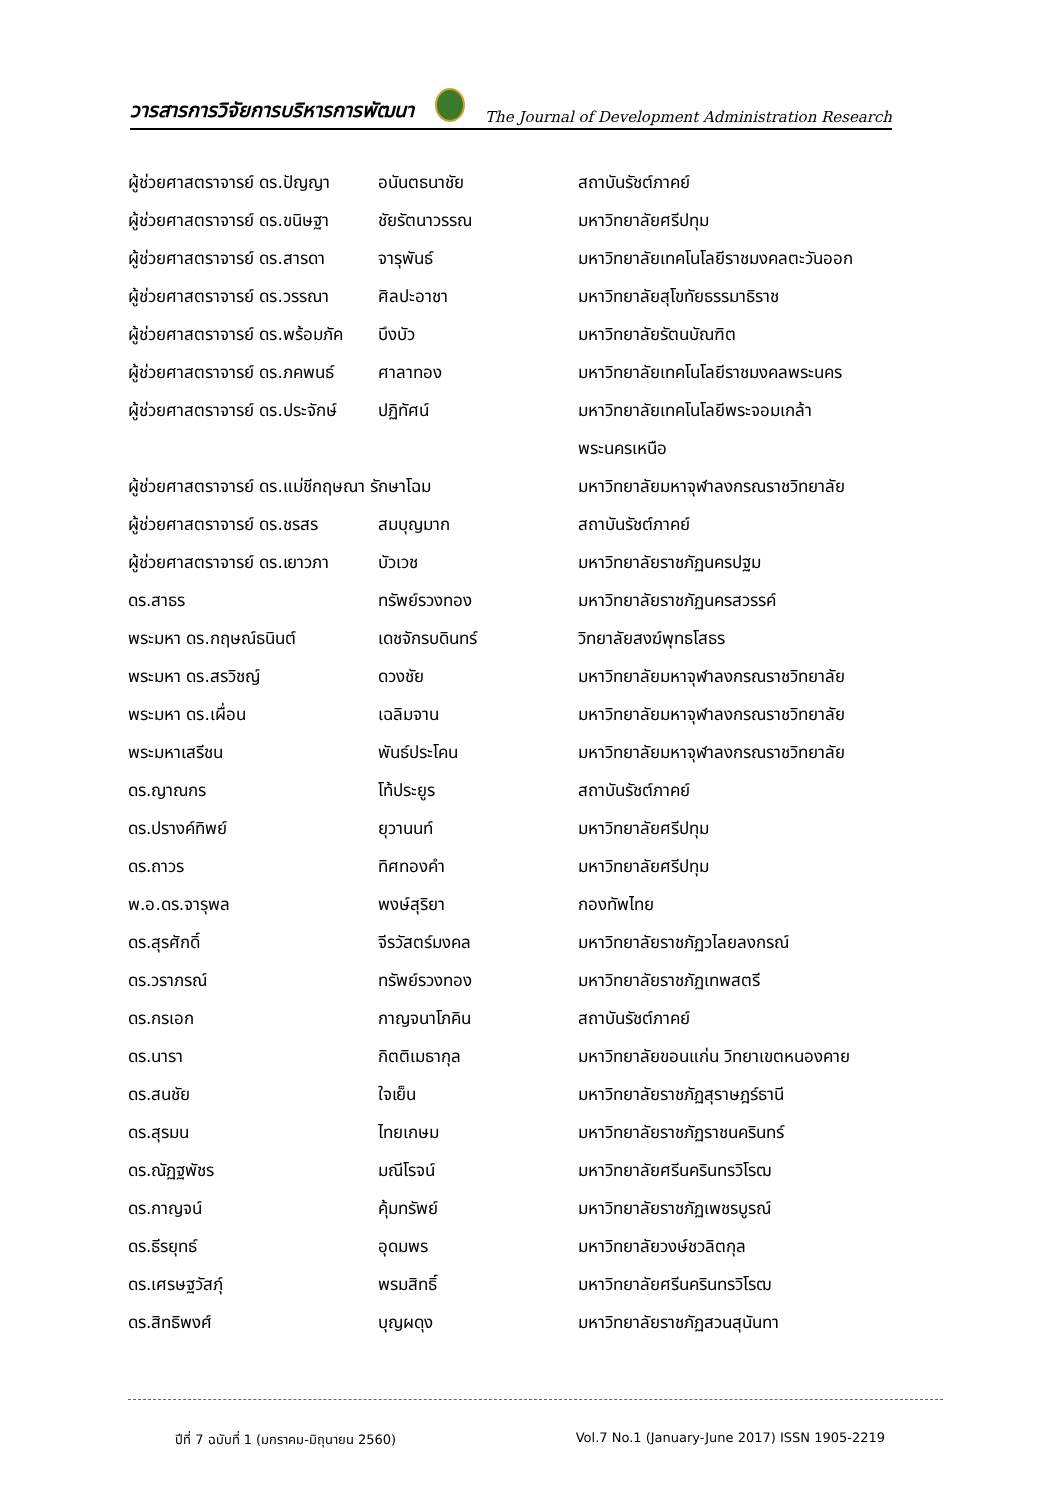วารสารการวิจัยการบริหารการพัฒนา The Journal of Development Administration Research
| ผู้ช่วยศาสตราจารย์ ดร.ปัญญา | อนันตธนาชัย | สถาบันรัชต์ภาคย์ |
| ผู้ช่วยศาสตราจารย์ ดร.ขนิษฐา | ชัยรัตนาวรรณ | มหาวิทยาลัยศรีปทุม |
| ผู้ช่วยศาสตราจารย์ ดร.สารดา | จารุพันธ์ | มหาวิทยาลัยเทคโนโลยีราชมงคลตะวันออก |
| ผู้ช่วยศาสตราจารย์ ดร.วรรณา | ศิลปะอาชา | มหาวิทยาลัยสุโขทัยธรรมาธิราช |
| ผู้ช่วยศาสตราจารย์ ดร.พร้อมภัค | บึงบัว | มหาวิทยาลัยรัตนบัณฑิต |
| ผู้ช่วยศาสตราจารย์ ดร.ภคพนธ์ | ศาลาทอง | มหาวิทยาลัยเทคโนโลยีราชมงคลพระนคร |
| ผู้ช่วยศาสตราจารย์ ดร.ประจักษ์ | ปฏิทัศน์ | มหาวิทยาลัยเทคโนโลยีพระจอมเกล้า |
| | | พระนครเหนือ |
| ผู้ช่วยศาสตราจารย์ ดร.แม่ชีกฤษณา รักษาโฉม | | มหาวิทยาลัยมหาจุฬาลงกรณราชวิทยาลัย |
| ผู้ช่วยศาสตราจารย์ ดร.ชรสร | สมบุญมาก | สถาบันรัชต์ภาคย์ |
| ผู้ช่วยศาสตราจารย์ ดร.เยาวภา | บัวเวช | มหาวิทยาลัยราชภัฏนครปฐม |
| ดร.สาธร | ทรัพย์รวงทอง | มหาวิทยาลัยราชภัฏนครสวรรค์ |
| พระมหา ดร.กฤษณ์ธนินต์ | เดชจักรบดินทร์ | วิทยาลัยสงฆ์พุทธโสธร |
| พระมหา ดร.สรวิชญ์ | ดวงชัย | มหาวิทยาลัยมหาจุฬาลงกรณราชวิทยาลัย |
| พระมหา ดร.เผื่อน | เฉลิมจาน | มหาวิทยาลัยมหาจุฬาลงกรณราชวิทยาลัย |
| พระมหาเสรีชน | พันธ์ประโคน | มหาวิทยาลัยมหาจุฬาลงกรณราชวิทยาลัย |
| ดร.ญาณกร | โท้ประยูร | สถาบันรัชต์ภาคย์ |
| ดร.ปรางค์ทิพย์ | ยุวานนท์ | มหาวิทยาลัยศรีปทุม |
| ดร.ถาวร | ทิศทองคำ | มหาวิทยาลัยศรีปทุม |
| พ.อ.ดร.จารุพล | พงษ์สุริยา | กองทัพไทย |
| ดร.สุรศักดิ์ | จีรวัสตร์มงคล | มหาวิทยาลัยราชภัฏวไลยลงกรณ์ |
| ดร.วราภรณ์ | ทรัพย์รวงทอง | มหาวิทยาลัยราชภัฏเทพสตรี |
| ดร.กรเอก | กาญจนาโภคิน | สถาบันรัชต์ภาคย์ |
| ดร.นารา | กิตติเมธากุล | มหาวิทยาลัยขอนแก่น วิทยาเขตหนองคาย |
| ดร.สนชัย | ใจเย็น | มหาวิทยาลัยราชภัฏสุราษฎร์ธานี |
| ดร.สุรมน | ไทยเกษม | มหาวิทยาลัยราชภัฏราชนครินทร์ |
| ดร.ณัฏฐพัชร | มณีโรจน์ | มหาวิทยาลัยศรีนครินทรวิโรฒ |
| ดร.กาญจน์ | คุ้มทรัพย์ | มหาวิทยาลัยราชภัฏเพชรบูรณ์ |
| ดร.ธีรยุทธ์ | อุดมพร | มหาวิทยาลัยวงษ์ชวลิตกุล |
| ดร.เศรษฐวัสภุ์ | พรมสิทธิ์ | มหาวิทยาลัยศรีนครินทรวิโรฒ |
| ดร.สิทธิพงศ์ | บุญผดุง | มหาวิทยาลัยราชภัฏสวนสุนันทา |
ปีที่ 7 ฉบับที่ 1 (มกราคม-มิถุนายน 2560) Vol.7 No.1 (January-June 2017) ISSN 1905-2219